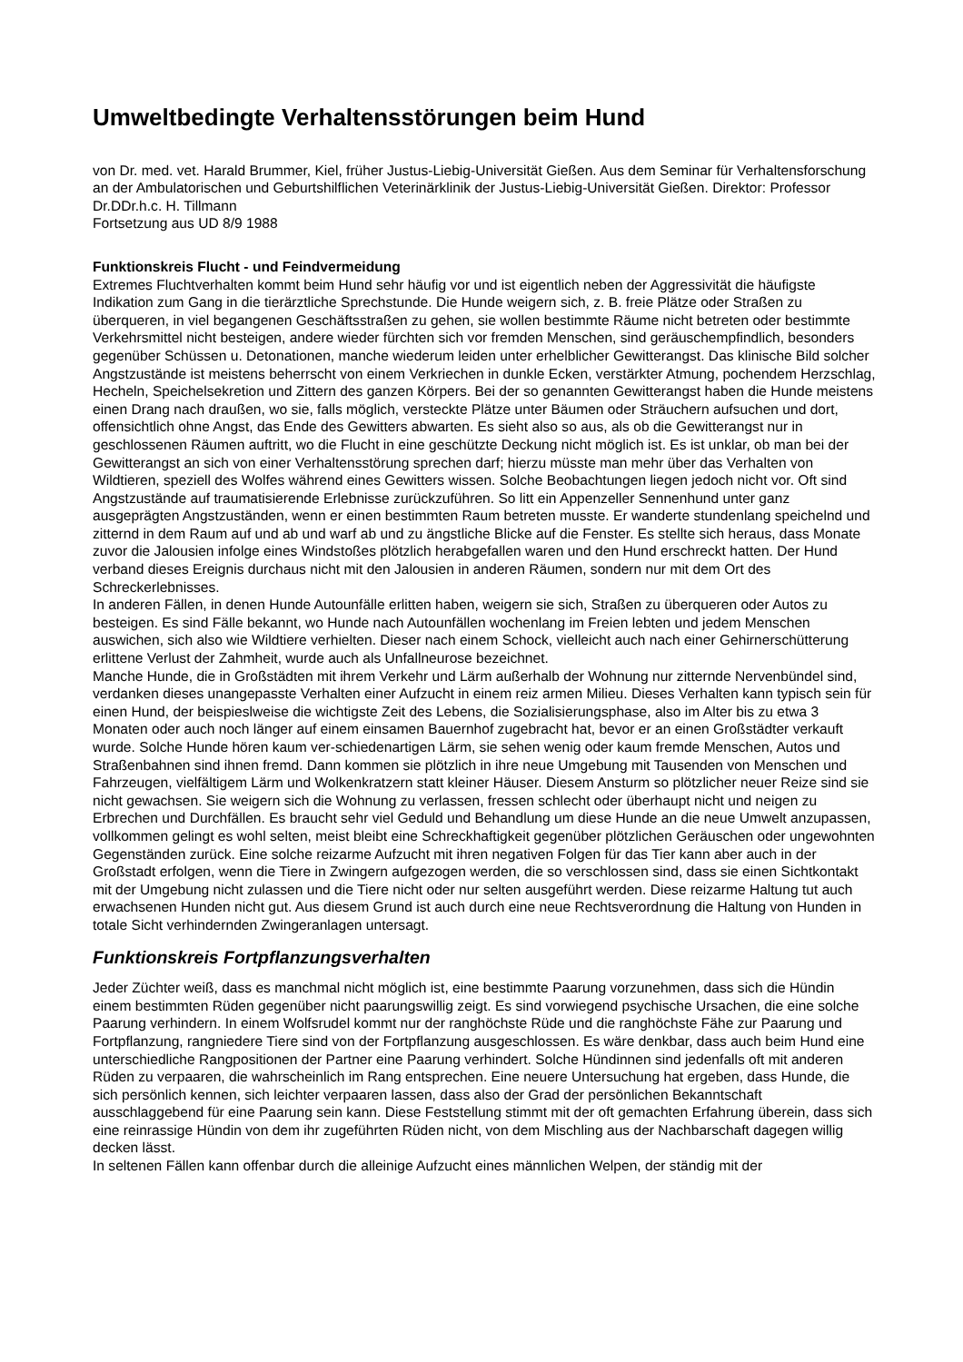Umweltbedingte Verhaltensstörungen beim Hund
von Dr. med. vet. Harald Brummer, Kiel, früher Justus-Liebig-Universität Gießen. Aus dem Seminar für Verhaltensforschung an der Ambulatorischen und Geburtshilflichen Veterinärklinik der Justus-Liebig-Universität Gießen. Direktor: Professor Dr.DDr.h.c. H. Tillmann
Fortsetzung aus UD 8/9 1988
Funktionskreis Flucht - und Feindvermeidung
Extremes Fluchtverhalten kommt beim Hund sehr häufig vor und ist eigentlich neben der Aggressivität die häufigste Indikation zum Gang in die tierärztliche Sprechstunde. Die Hunde weigern sich, z. B. freie Plätze oder Straßen zu überqueren, in viel begangenen Geschäftsstraßen zu gehen, sie wollen bestimmte Räume nicht betreten oder bestimmte Verkehrsmittel nicht besteigen, andere wieder fürchten sich vor fremden Menschen, sind geräuschempfindlich, besonders gegenüber Schüssen u. Detonationen, manche wiederum leiden unter erhelblicher Gewitterangst. Das klinische Bild solcher Angstzustände ist meistens beherrscht von einem Verkriechen in dunkle Ecken, verstärkter Atmung, pochendem Herzschlag, Hecheln, Speichelsekretion und Zittern des ganzen Körpers. Bei der so genannten Gewitterangst haben die Hunde meistens einen Drang nach draußen, wo sie, falls möglich, versteckte Plätze unter Bäumen oder Sträuchern aufsuchen und dort, offensichtlich ohne Angst, das Ende des Gewitters abwarten. Es sieht also so aus, als ob die Gewitterangst nur in geschlossenen Räumen auftritt, wo die Flucht in eine geschützte Deckung nicht möglich ist. Es ist unklar, ob man bei der Gewitterangst an sich von einer Verhaltensstörung sprechen darf; hierzu müsste man mehr über das Verhalten von Wildtieren, speziell des Wolfes während eines Gewitters wissen. Solche Beobachtungen liegen jedoch nicht vor. Oft sind Angstzustände auf traumatisierende Erlebnisse zurückzuführen. So litt ein Appenzeller Sennenhund unter ganz ausgeprägten Angstzuständen, wenn er einen bestimmten Raum betreten musste. Er wanderte stundenlang speichelnd und zitternd in dem Raum auf und ab und warf ab und zu ängstliche Blicke auf die Fenster. Es stellte sich heraus, dass Monate zuvor die Jalousien infolge eines Windstoßes plötzlich herabgefallen waren und den Hund erschreckt hatten. Der Hund verband dieses Ereignis durchaus nicht mit den Jalousien in anderen Räumen, sondern nur mit dem Ort des Schreckerlebnisses.
In anderen Fällen, in denen Hunde Autounfälle erlitten haben, weigern sie sich, Straßen zu überqueren oder Autos zu besteigen. Es sind Fälle bekannt, wo Hunde nach Autounfällen wochenlang im Freien lebten und jedem Menschen auswichen, sich also wie Wildtiere verhielten. Dieser nach einem Schock, vielleicht auch nach einer Gehirnerschütterung erlittene Verlust der Zahmheit, wurde auch als Unfallneurose bezeichnet.
Manche Hunde, die in Großstädten mit ihrem Verkehr und Lärm außerhalb der Wohnung nur zitternde Nervenbündel sind, verdanken dieses unangepasste Verhalten einer Aufzucht in einem reiz armen Milieu. Dieses Verhalten kann typisch sein für einen Hund, der beispieslweise die wichtigste Zeit des Lebens, die Sozialisierungsphase, also im Alter bis zu etwa 3 Monaten oder auch noch länger auf einem einsamen Bauernhof zugebracht hat, bevor er an einen Großstädter verkauft wurde. Solche Hunde hören kaum ver-schiedenartigen Lärm, sie sehen wenig oder kaum fremde Menschen, Autos und Straßenbahnen sind ihnen fremd. Dann kommen sie plötzlich in ihre neue Umgebung mit Tausenden von Menschen und Fahrzeugen, vielfältigem Lärm und Wolkenkratzern statt kleiner Häuser. Diesem Ansturm so plötzlicher neuer Reize sind sie nicht gewachsen. Sie weigern sich die Wohnung zu verlassen, fressen schlecht oder überhaupt nicht und neigen zu Erbrechen und Durchfällen. Es braucht sehr viel Geduld und Behandlung um diese Hunde an die neue Umwelt anzupassen, vollkommen gelingt es wohl selten, meist bleibt eine Schreckhaftigkeit gegenüber plötzlichen Geräuschen oder ungewohnten Gegenständen zurück. Eine solche reizarme Aufzucht mit ihren negativen Folgen für das Tier kann aber auch in der Großstadt erfolgen, wenn die Tiere in Zwingern aufgezogen werden, die so verschlossen sind, dass sie einen Sichtkontakt mit der Umgebung nicht zulassen und die Tiere nicht oder nur selten ausgeführt werden. Diese reizarme Haltung tut auch erwachsenen Hunden nicht gut. Aus diesem Grund ist auch durch eine neue Rechtsverordnung die Haltung von Hunden in totale Sicht verhindernden Zwingeranlagen untersagt.
Funktionskreis Fortpflanzungsverhalten
Jeder Züchter weiß, dass es manchmal nicht möglich ist, eine bestimmte Paarung vorzunehmen, dass sich die Hündin einem bestimmten Rüden gegenüber nicht paarungswillig zeigt. Es sind vorwiegend psychische Ursachen, die eine solche Paarung verhindern. In einem Wolfsrudel kommt nur der ranghöchste Rüde und die ranghöchste Fähe zur Paarung und Fortpflanzung, rangniedere Tiere sind von der Fortpflanzung ausgeschlossen. Es wäre denkbar, dass auch beim Hund eine unterschiedliche Rangpositionen der Partner eine Paarung verhindert. Solche Hündinnen sind jedenfalls oft mit anderen Rüden zu verpaaren, die wahrscheinlich im Rang entsprechen. Eine neuere Untersuchung hat ergeben, dass Hunde, die sich persönlich kennen, sich leichter verpaaren lassen, dass also der Grad der persönlichen Bekanntschaft ausschlaggebend für eine Paarung sein kann. Diese Feststellung stimmt mit der oft gemachten Erfahrung überein, dass sich eine reinrassige Hündin von dem ihr zugeführten Rüden nicht, von dem Mischling aus der Nachbarschaft dagegen willig decken lässt.
In seltenen Fällen kann offenbar durch die alleinige Aufzucht eines männlichen Welpen, der ständig mit der